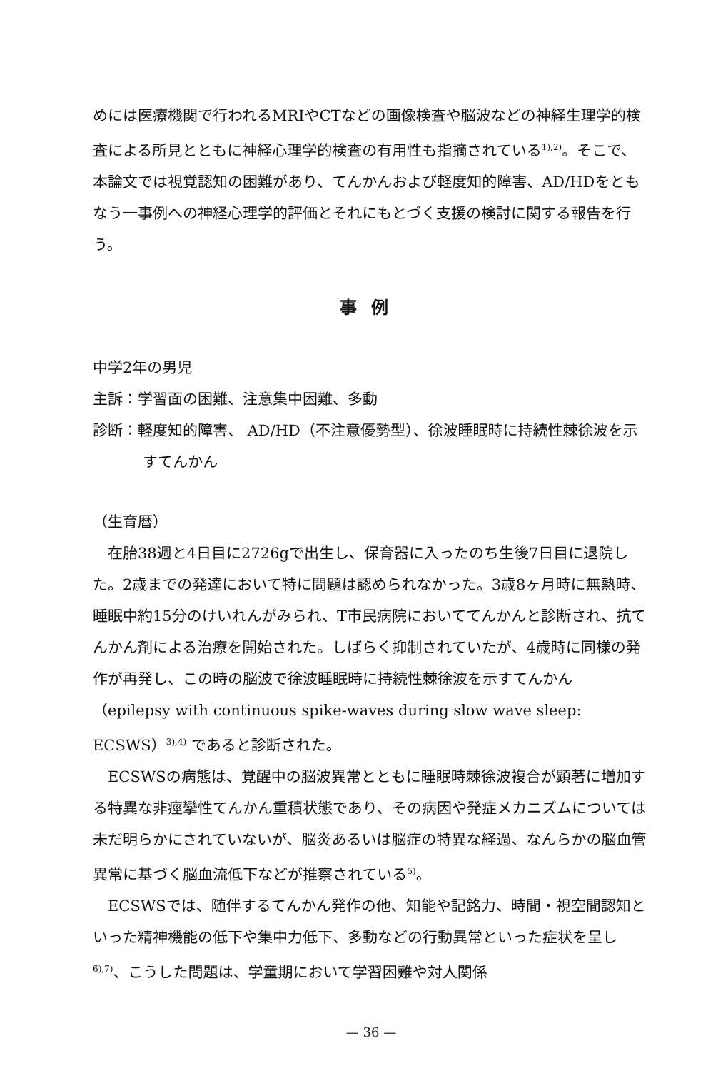めには医療機関で行われるMRIやCTなどの画像検査や脳波などの神経生理学的検査による所見とともに神経心理学的検査の有用性も指摘されている<sup>1),2)</sup>。そこで、本論文では視覚認知の困難があり、てんかんおよび軽度知的障害、AD/HDをともなう一事例への神経心理学的評価とそれにもとづく支援の検討に関する報告を行う。
事例
中学2年の男児
主訴：学習面の困難、注意集中困難、多動
診断：軽度知的障害、 AD/HD（不注意優勢型）、徐波睡眠時に持続性棘徐波を示すてんかん
（生育暦）
在胎38週と4日目に2726gで出生し、保育器に入ったのち生後7日目に退院した。2歳までの発達において特に問題は認められなかった。3歳8ヶ月時に無熱時、睡眠中約15分のけいれんがみられ、T市民病院においててんかんと診断され、抗てんかん剤による治療を開始された。しばらく抑制されていたが、4歳時に同様の発作が再発し、この時の脳波で徐波睡眠時に持続性棘徐波を示すてんかん（epilepsy with continuous spike-waves during slow wave sleep: ECSWS）<sup>3),4)</sup> であると診断された。
ECSWSの病態は、覚醒中の脳波異常とともに睡眠時棘徐波複合が顕著に増加する特異な非痙攣性てんかん重積状態であり、その病因や発症メカニズムについては未だ明らかにされていないが、脳炎あるいは脳症の特異な経過、なんらかの脳血管異常に基づく脳血流低下などが推察されている<sup>5)</sup>。
ECSWSでは、随伴するてんかん発作の他、知能や記銘力、時間・視空間認知といった精神機能の低下や集中力低下、多動などの行動異常といった症状を呈し<sup>6),7)</sup>、こうした問題は、学童期において学習困難や対人関係
— 36 —